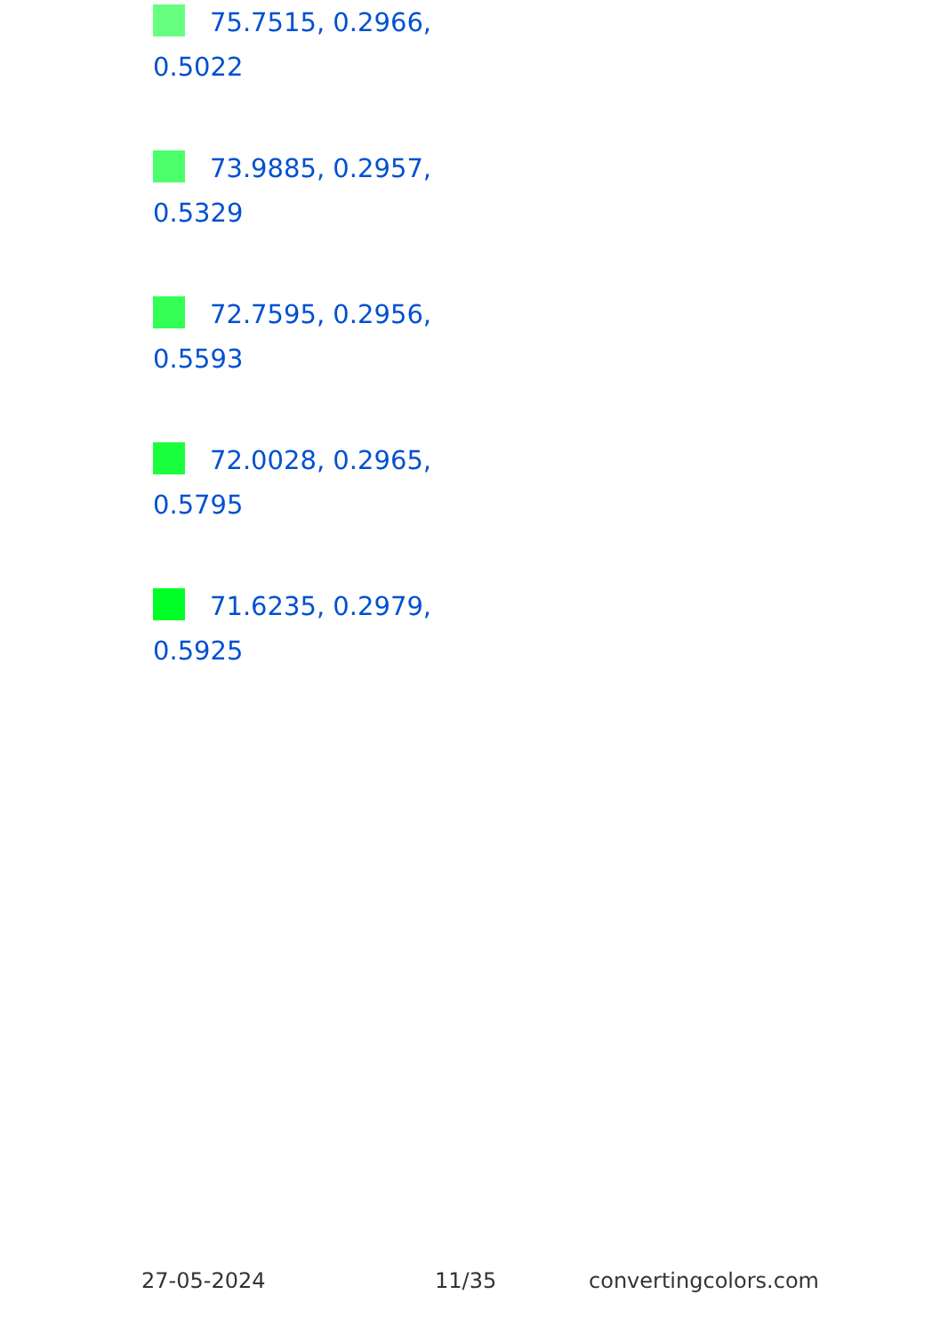75.7515, 0.2966, 0.5022
73.9885, 0.2957, 0.5329
72.7595, 0.2956, 0.5593
72.0028, 0.2965, 0.5795
71.6235, 0.2979, 0.5925
27-05-2024 11/35 convertingcolors.com